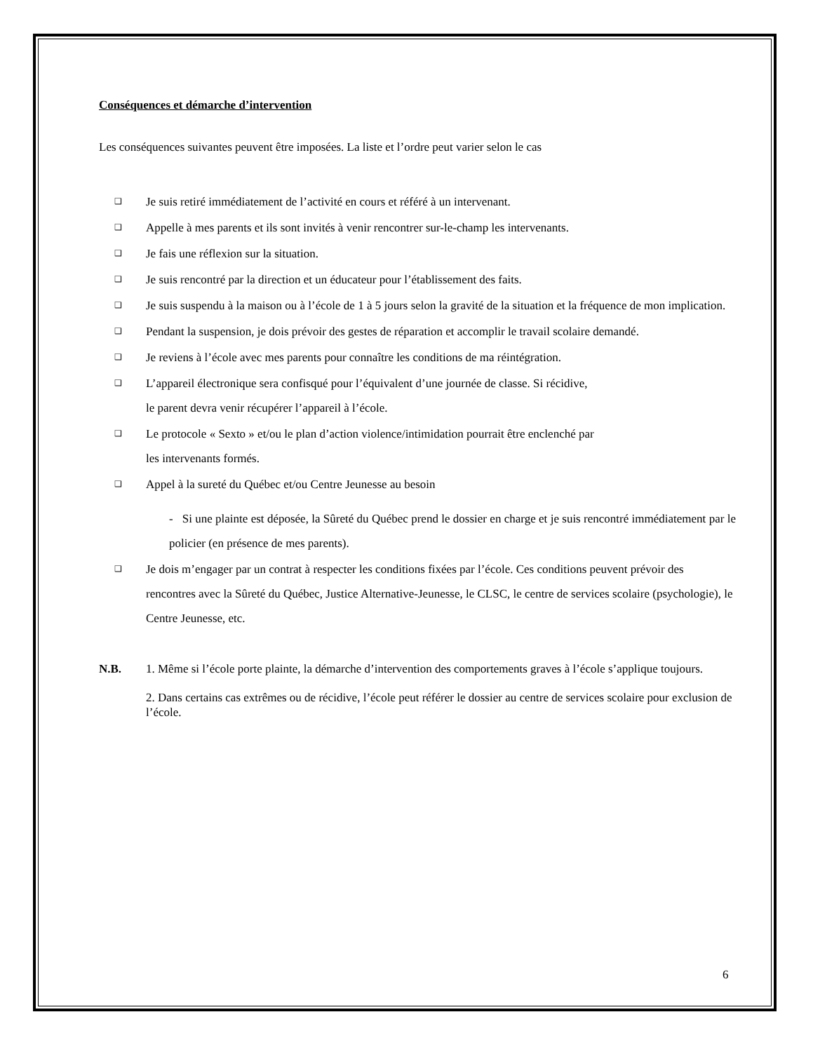Conséquences et démarche d’intervention
Les conséquences suivantes peuvent être imposées. La liste et l’ordre peut varier selon le cas
❑ Je suis retiré immédiatement de l’activité en cours et référé à un intervenant.
❑ Appelle à mes parents et ils sont invités à venir rencontrer sur-le-champ les intervenants.
❑ Je fais une réflexion sur la situation.
❑ Je suis rencontré par la direction et un éducateur pour l’établissement des faits.
❑ Je suis suspendu à la maison ou à l’école de 1 à 5 jours selon la gravité de la situation et la fréquence de mon implication.
❑ Pendant la suspension, je dois prévoir des gestes de réparation et accomplir le travail scolaire demandé.
❑ Je reviens à l’école avec mes parents pour connaître les conditions de ma réintégration.
❑ L’appareil électronique sera confisqué pour l’équivalent d’une journée de classe. Si récidive,
le parent devra venir récupérer l’appareil à l’école.
❑ Le protocole « Sexto » et/ou le plan d’action violence/intimidation pourrait être enclenché par
les intervenants formés.
❑ Appel à la sureté du Québec et/ou Centre Jeunesse au besoin
- Si une plainte est déposée, la Sûreté du Québec prend le dossier en charge et je suis rencontré immédiatement par le policier (en présence de mes parents).
❑ Je dois m’engager par un contrat à respecter les conditions fixées par l’école. Ces conditions peuvent prévoir des rencontres avec la Sûreté du Québec, Justice Alternative-Jeunesse, le CLSC, le centre de services scolaire (psychologie), le Centre Jeunesse, etc.
N.B. 1. Même si l’école porte plainte, la démarche d’intervention des comportements graves à l’école s’applique toujours.
2. Dans certains cas extrêmes ou de récidive, l’école peut référer le dossier au centre de services scolaire pour exclusion de l’école.
6